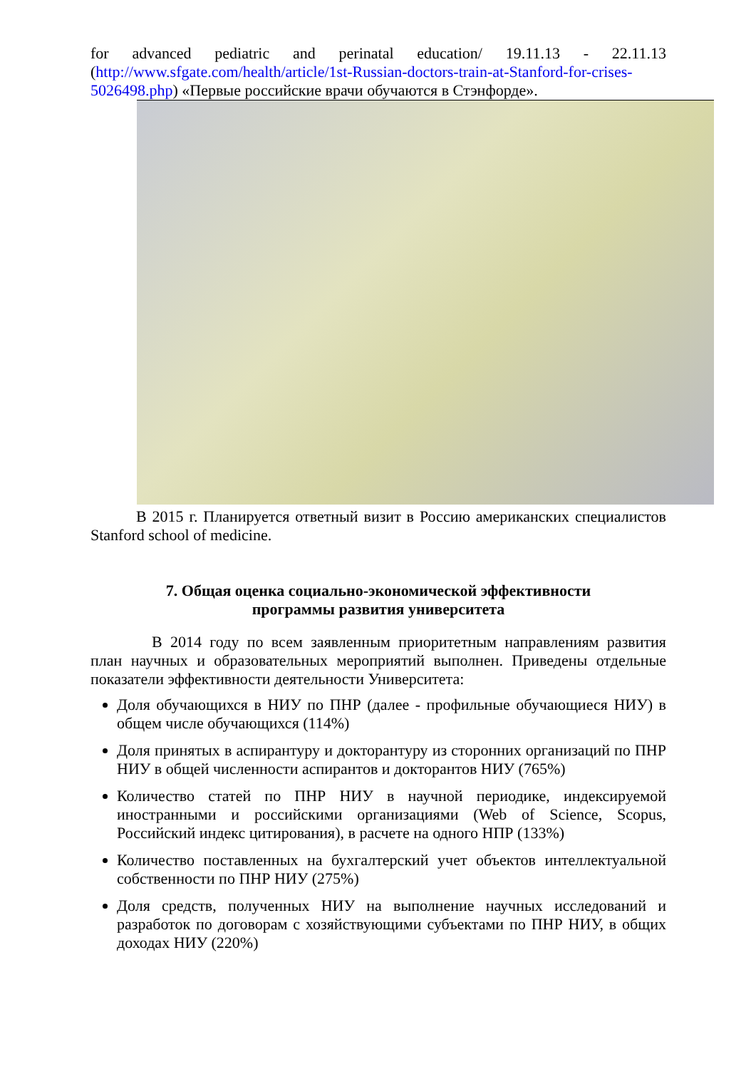for advanced pediatric and perinatal education/ 19.11.13 - 22.11.13 (http://www.sfgate.com/health/article/1st-Russian-doctors-train-at-Stanford-for-crises-5026498.php) «Первые российские врачи обучаются в Стэнфорде».
В 2015 г. Планируется ответный визит в Россию американских специалистов Stanford school of medicine.
7. Общая оценка социально-экономической эффективности
программы развития университета
В 2014 году по всем заявленным приоритетным направлениям развития план научных и образовательных мероприятий выполнен. Приведены отдельные показатели эффективности деятельности Университета:
Доля обучающихся в НИУ по ПНР (далее - профильные обучающиеся НИУ) в общем числе обучающихся (114%)
Доля принятых в аспирантуру и докторантуру из сторонних организаций по ПНР НИУ в общей численности аспирантов и докторантов НИУ (765%)
Количество статей по ПНР НИУ в научной периодике, индексируемой иностранными и российскими организациями (Web of Science, Scopus, Российский индекс цитирования), в расчете на одного НПР (133%)
Количество поставленных на бухгалтерский учет объектов интеллектуальной собственности по ПНР НИУ (275%)
Доля средств, полученных НИУ на выполнение научных исследований и разработок по договорам с хозяйствующими субъектами по ПНР НИУ, в общих доходах НИУ (220%)